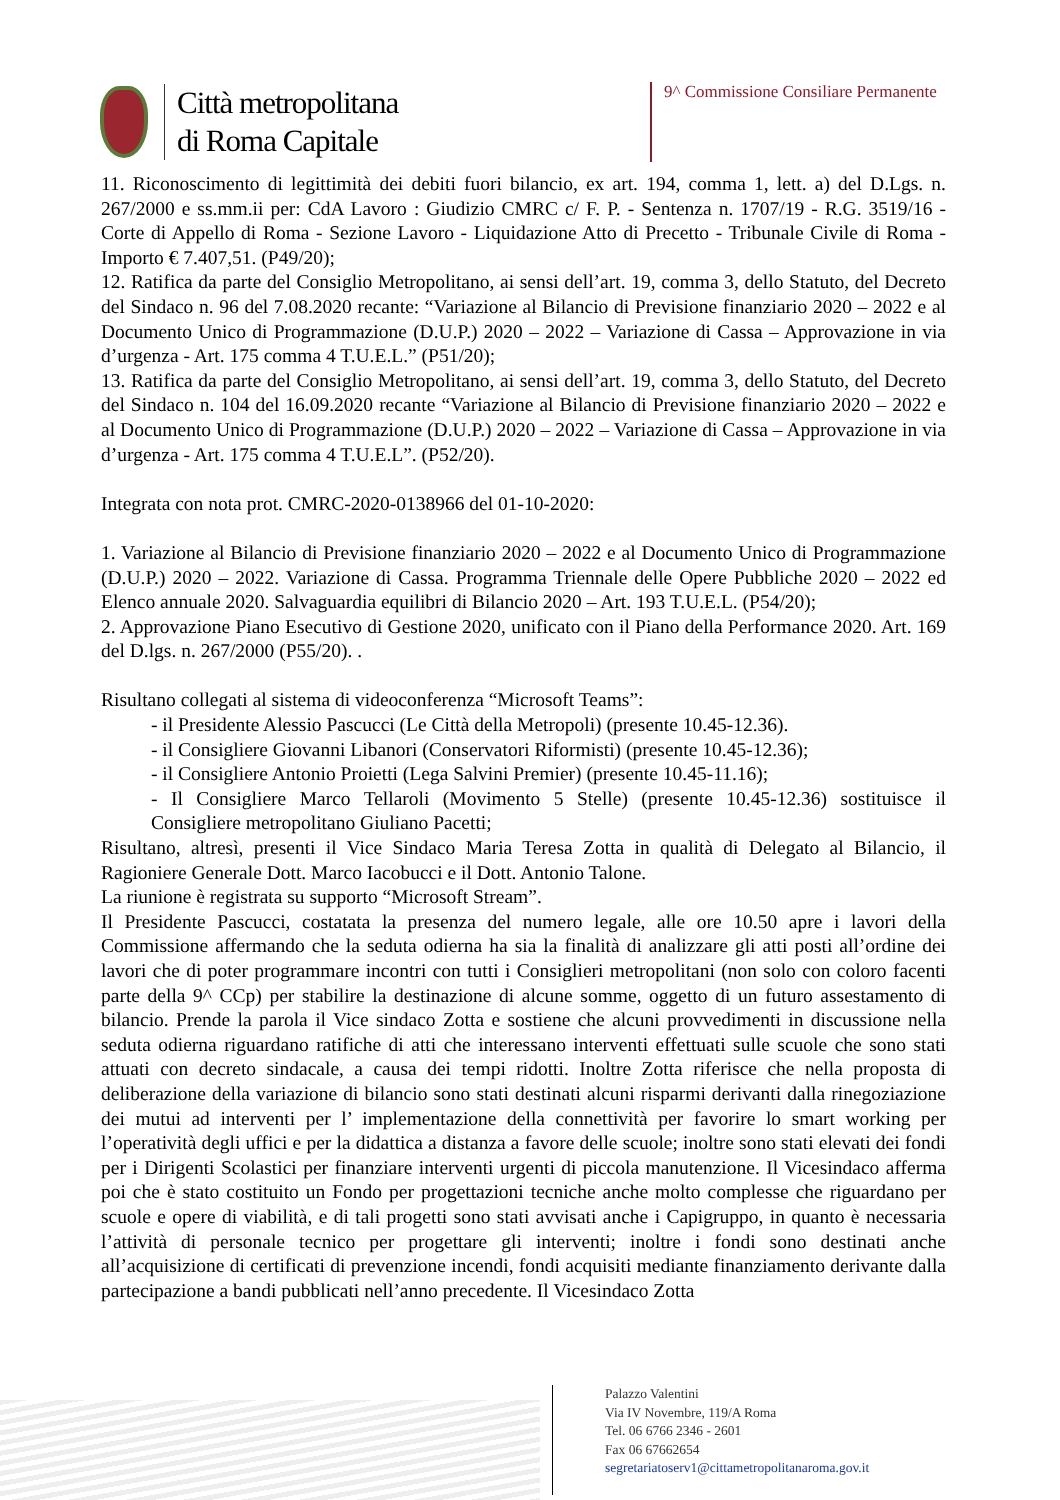Città metropolitana
di Roma Capitale
9^ Commissione Consiliare Permanente
11. Riconoscimento di legittimità dei debiti fuori bilancio, ex art. 194, comma 1, lett. a) del D.Lgs. n. 267/2000 e ss.mm.ii per: CdA Lavoro : Giudizio CMRC c/ F. P. - Sentenza n. 1707/19 - R.G. 3519/16 - Corte di Appello di Roma - Sezione Lavoro - Liquidazione Atto di Precetto - Tribunale Civile di Roma - Importo € 7.407,51. (P49/20);
12. Ratifica da parte del Consiglio Metropolitano, ai sensi dell’art. 19, comma 3, dello Statuto, del Decreto del Sindaco n. 96 del 7.08.2020 recante: “Variazione al Bilancio di Previsione finanziario 2020 – 2022 e al Documento Unico di Programmazione (D.U.P.) 2020 – 2022 – Variazione di Cassa – Approvazione in via d’urgenza - Art. 175 comma 4 T.U.E.L.” (P51/20);
13. Ratifica da parte del Consiglio Metropolitano, ai sensi dell’art. 19, comma 3, dello Statuto, del Decreto del Sindaco n. 104 del 16.09.2020 recante “Variazione al Bilancio di Previsione finanziario 2020 – 2022 e al Documento Unico di Programmazione (D.U.P.) 2020 – 2022 – Variazione di Cassa – Approvazione in via d’urgenza - Art. 175 comma 4 T.U.E.L”. (P52/20).
Integrata con nota prot. CMRC-2020-0138966 del 01-10-2020:
1. Variazione al Bilancio di Previsione finanziario 2020 – 2022 e al Documento Unico di Programmazione (D.U.P.) 2020 – 2022. Variazione di Cassa. Programma Triennale delle Opere Pubbliche 2020 – 2022 ed Elenco annuale 2020. Salvaguardia equilibri di Bilancio 2020 – Art. 193 T.U.E.L. (P54/20);
2. Approvazione Piano Esecutivo di Gestione 2020, unificato con il Piano della Performance 2020. Art. 169 del D.lgs. n. 267/2000 (P55/20). .
Risultano collegati al sistema di videoconferenza “Microsoft Teams”:
- il Presidente Alessio Pascucci (Le Città della Metropoli) (presente 10.45-12.36).
- il Consigliere Giovanni Libanori (Conservatori Riformisti) (presente 10.45-12.36);
- il Consigliere Antonio Proietti (Lega Salvini Premier) (presente 10.45-11.16);
- Il Consigliere Marco Tellaroli (Movimento 5 Stelle) (presente 10.45-12.36) sostituisce il Consigliere metropolitano Giuliano Pacetti;
Risultano, altresì, presenti il Vice Sindaco Maria Teresa Zotta in qualità di Delegato al Bilancio, il Ragioniere Generale Dott. Marco Iacobucci e il Dott. Antonio Talone.
La riunione è registrata su supporto “Microsoft Stream”.
Il Presidente Pascucci, costatata la presenza del numero legale, alle ore 10.50 apre i lavori della Commissione affermando che la seduta odierna ha sia la finalità di analizzare gli atti posti all’ordine dei lavori che di poter programmare incontri con tutti i Consiglieri metropolitani (non solo con coloro facenti parte della 9^ CCp) per stabilire la destinazione di alcune somme, oggetto di un futuro assestamento di bilancio. Prende la parola il Vice sindaco Zotta e sostiene che alcuni provvedimenti in discussione nella seduta odierna riguardano ratifiche di atti che interessano interventi effettuati sulle scuole che sono stati attuati con decreto sindacale, a causa dei tempi ridotti. Inoltre Zotta riferisce che nella proposta di deliberazione della variazione di bilancio sono stati destinati alcuni risparmi derivanti dalla rinegoziazione dei mutui ad interventi per l’ implementazione della connettività per favorire lo smart working per l’operatività degli uffici e per la didattica a distanza a favore delle scuole; inoltre sono stati elevati dei fondi per i Dirigenti Scolastici per finanziare interventi urgenti di piccola manutenzione. Il Vicesindaco afferma poi che è stato costituito un Fondo per progettazioni tecniche anche molto complesse che riguardano per scuole e opere di viabilità, e di tali progetti sono stati avvisati anche i Capigruppo, in quanto è necessaria l’attività di personale tecnico per progettare gli interventi; inoltre i fondi sono destinati anche all’acquisizione di certificati di prevenzione incendi, fondi acquisiti mediante finanziamento derivante dalla partecipazione a bandi pubblicati nell’anno precedente. Il Vicesindaco Zotta
Palazzo Valentini
Via IV Novembre, 119/A Roma
Tel. 06 6766 2346 - 2601
Fax 06 67662654
segretariatoserv1@cittametropolitanaroma.gov.it